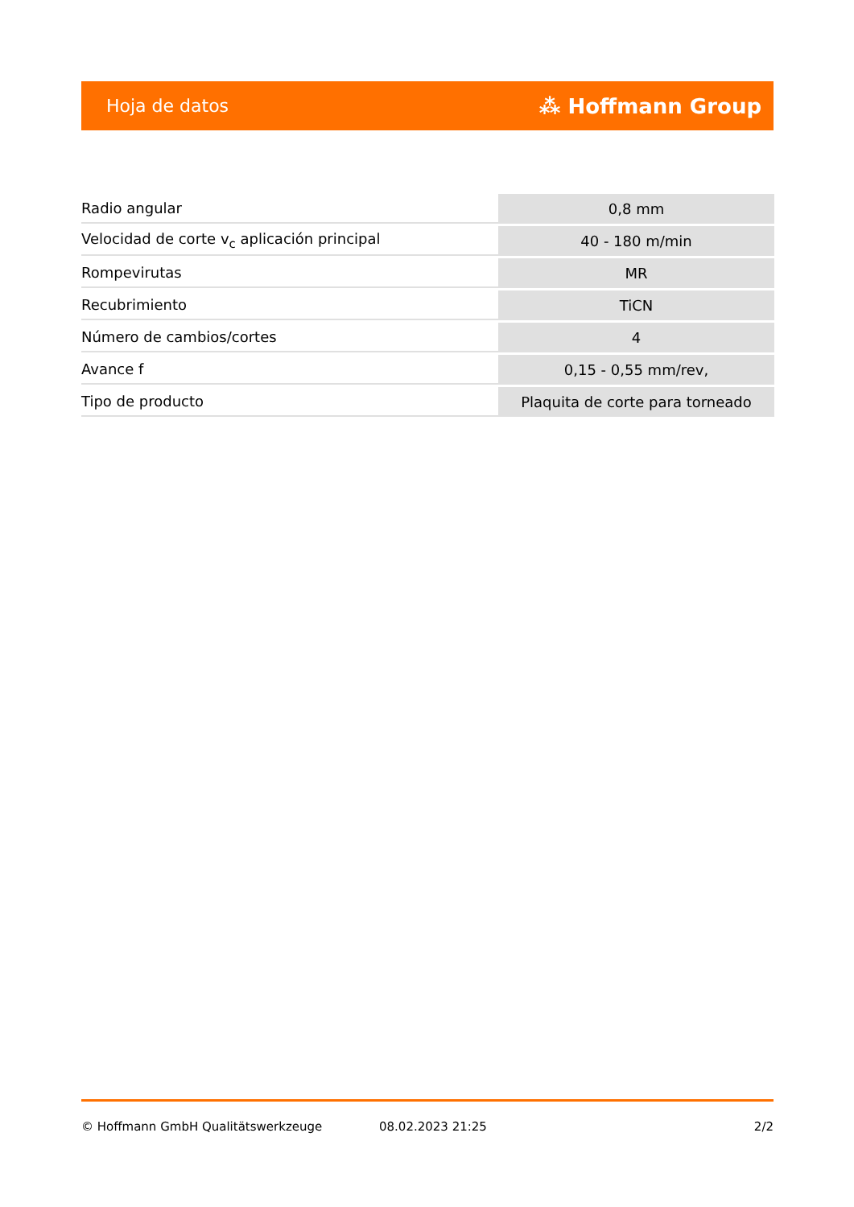Hoja de datos ⁂ Hoffmann Group
| Radio angular | 0,8 mm |
| Velocidad de corte v<sub>c</sub> aplicación principal | 40 - 180 m/min |
| Rompevirutas | MR |
| Recubrimiento | TiCN |
| Número de cambios/cortes | 4 |
| Avance f | 0,15 - 0,55 mm/rev, |
| Tipo de producto | Plaquita de corte para torneado |
© Hoffmann GmbH Qualitätswerkzeuge 08.02.2023 21:25 2/2